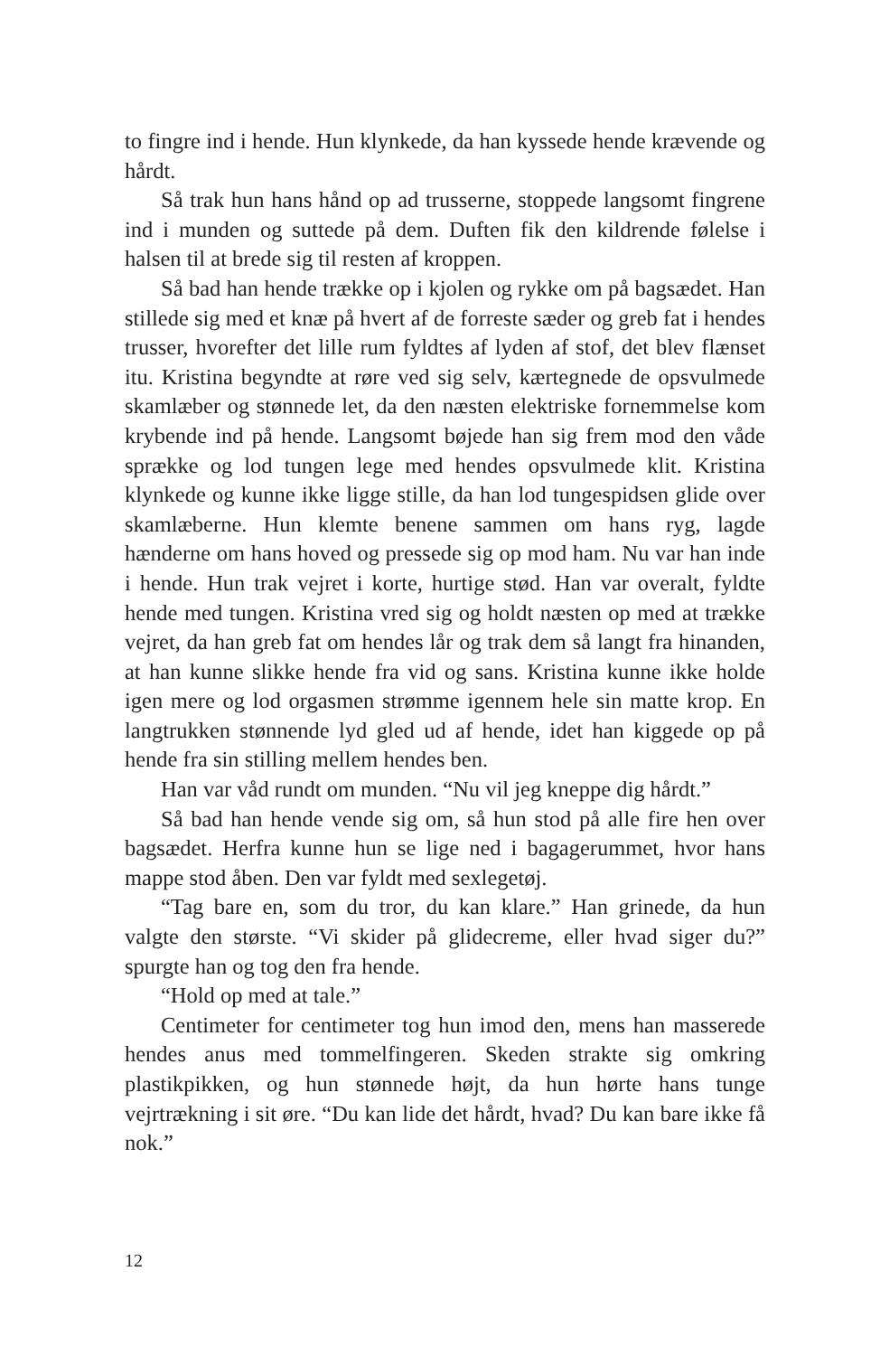to fingre ind i hende. Hun klynkede, da han kyssede hende krævende og hårdt.
Så trak hun hans hånd op ad trusserne, stoppede langsomt fingrene ind i munden og suttede på dem. Duften fik den kildrende følelse i halsen til at brede sig til resten af kroppen.
Så bad han hende trække op i kjolen og rykke om på bagsædet. Han stillede sig med et knæ på hvert af de forreste sæder og greb fat i hendes trusser, hvorefter det lille rum fyldtes af lyden af stof, det blev flænset itu. Kristina begyndte at røre ved sig selv, kærtegnede de opsvulmede skamlæber og stønnede let, da den næsten elektriske fornemmelse kom krybende ind på hende. Langsomt bøjede han sig frem mod den våde sprække og lod tungen lege med hendes opsvulmede klit. Kristina klynkede og kunne ikke ligge stille, da han lod tungespidsen glide over skamlæberne. Hun klemte benene sammen om hans ryg, lagde hænderne om hans hoved og pressede sig op mod ham. Nu var han inde i hende. Hun trak vejret i korte, hurtige stød. Han var overalt, fyldte hende med tungen. Kristina vred sig og holdt næsten op med at trække vejret, da han greb fat om hendes lår og trak dem så langt fra hinanden, at han kunne slikke hende fra vid og sans. Kristina kunne ikke holde igen mere og lod orgasmen strømme igennem hele sin matte krop. En langtrukken stønnende lyd gled ud af hende, idet han kiggede op på hende fra sin stilling mellem hendes ben.
Han var våd rundt om munden. “Nu vil jeg kneppe dig hårdt.”
Så bad han hende vende sig om, så hun stod på alle fire hen over bagsædet. Herfra kunne hun se lige ned i bagagerummet, hvor hans mappe stod åben. Den var fyldt med sexlegetøj.
“Tag bare en, som du tror, du kan klare.” Han grinede, da hun valgte den største. “Vi skider på glidecreme, eller hvad siger du?” spurgte han og tog den fra hende.
“Hold op med at tale.”
Centimeter for centimeter tog hun imod den, mens han masserede hendes anus med tommelfingeren. Skeden strakte sig omkring plastikpikken, og hun stønnede højt, da hun hørte hans tunge vejrtrækning i sit øre. “Du kan lide det hårdt, hvad? Du kan bare ikke få nok.”
12